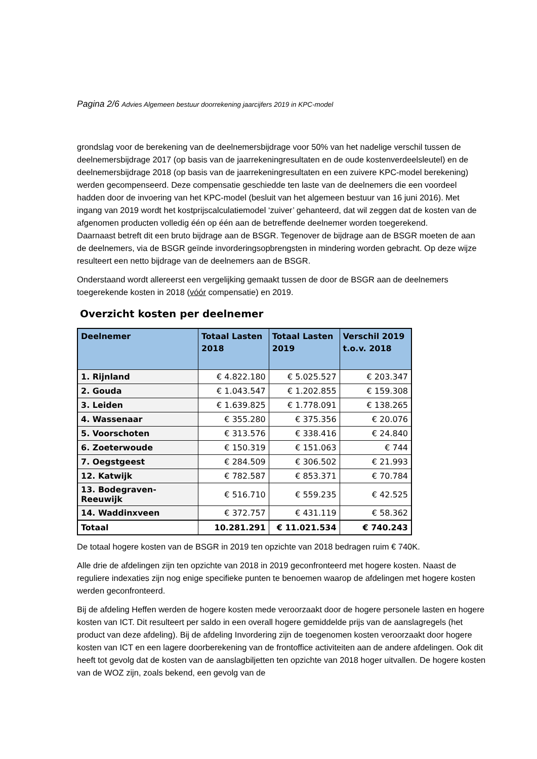Pagina 2/6 Advies Algemeen bestuur doorrekening jaarcijfers 2019 in KPC-model
grondslag voor de berekening van de deelnemersbijdrage voor 50% van het nadelige verschil tussen de deelnemersbijdrage 2017 (op basis van de jaarrekeningresultaten en de oude kostenverdeelsleutel) en de deelnemersbijdrage 2018 (op basis van de jaarrekeningresultaten en een zuivere KPC-model berekening) werden gecompenseerd. Deze compensatie geschiedde ten laste van de deelnemers die een voordeel hadden door de invoering van het KPC-model (besluit van het algemeen bestuur van 16 juni 2016). Met ingang van 2019 wordt het kostprijscalculatiemodel ‘zuiver’ gehanteerd, dat wil zeggen dat de kosten van de afgenomen producten volledig één op één aan de betreffende deelnemer worden toegerekend.
Daarnaast betreft dit een bruto bijdrage aan de BSGR. Tegenover de bijdrage aan de BSGR moeten de aan de deelnemers, via de BSGR geïnde invorderingsopbrengsten in mindering worden gebracht. Op deze wijze resulteert een netto bijdrage van de deelnemers aan de BSGR.
Onderstaand wordt allereerst een vergelijking gemaakt tussen de door de BSGR aan de deelnemers toegerekende kosten in 2018 (vóór compensatie) en 2019.
Overzicht kosten per deelnemer
| Deelnemer | Totaal Lasten 2018 | Totaal Lasten 2019 | Verschil 2019 t.o.v. 2018 |
| --- | --- | --- | --- |
| 1. Rijnland | € 4.822.180 | € 5.025.527 | € 203.347 |
| 2. Gouda | € 1.043.547 | € 1.202.855 | € 159.308 |
| 3. Leiden | € 1.639.825 | € 1.778.091 | € 138.265 |
| 4. Wassenaar | € 355.280 | € 375.356 | € 20.076 |
| 5. Voorschoten | € 313.576 | € 338.416 | € 24.840 |
| 6. Zoeterwoude | € 150.319 | € 151.063 | € 744 |
| 7. Oegstgeest | € 284.509 | € 306.502 | € 21.993 |
| 12. Katwijk | € 782.587 | € 853.371 | € 70.784 |
| 13. Bodegraven-Reeuwijk | € 516.710 | € 559.235 | € 42.525 |
| 14. Waddinxveen | € 372.757 | € 431.119 | € 58.362 |
| Totaal | 10.281.291 | € 11.021.534 | € 740.243 |
De totaal hogere kosten van de BSGR in 2019 ten opzichte van 2018 bedragen ruim € 740K.
Alle drie de afdelingen zijn ten opzichte van 2018 in 2019 geconfronteerd met hogere kosten. Naast de reguliere indexaties zijn nog enige specifieke punten te benoemen waarop de afdelingen met hogere kosten werden geconfronteerd.
Bij de afdeling Heffen werden de hogere kosten mede veroorzaakt door de hogere personele lasten en hogere kosten van ICT. Dit resulteert per saldo in een overall hogere gemiddelde prijs van de aanslagregels (het product van deze afdeling). Bij de afdeling Invordering zijn de toegenomen kosten veroorzaakt door hogere kosten van ICT en een lagere doorberekening van de frontoffice activiteiten aan de andere afdelingen. Ook dit heeft tot gevolg dat de kosten van de aanslagbiljetten ten opzichte van 2018 hoger uitvallen. De hogere kosten van de WOZ zijn, zoals bekend, een gevolg van de